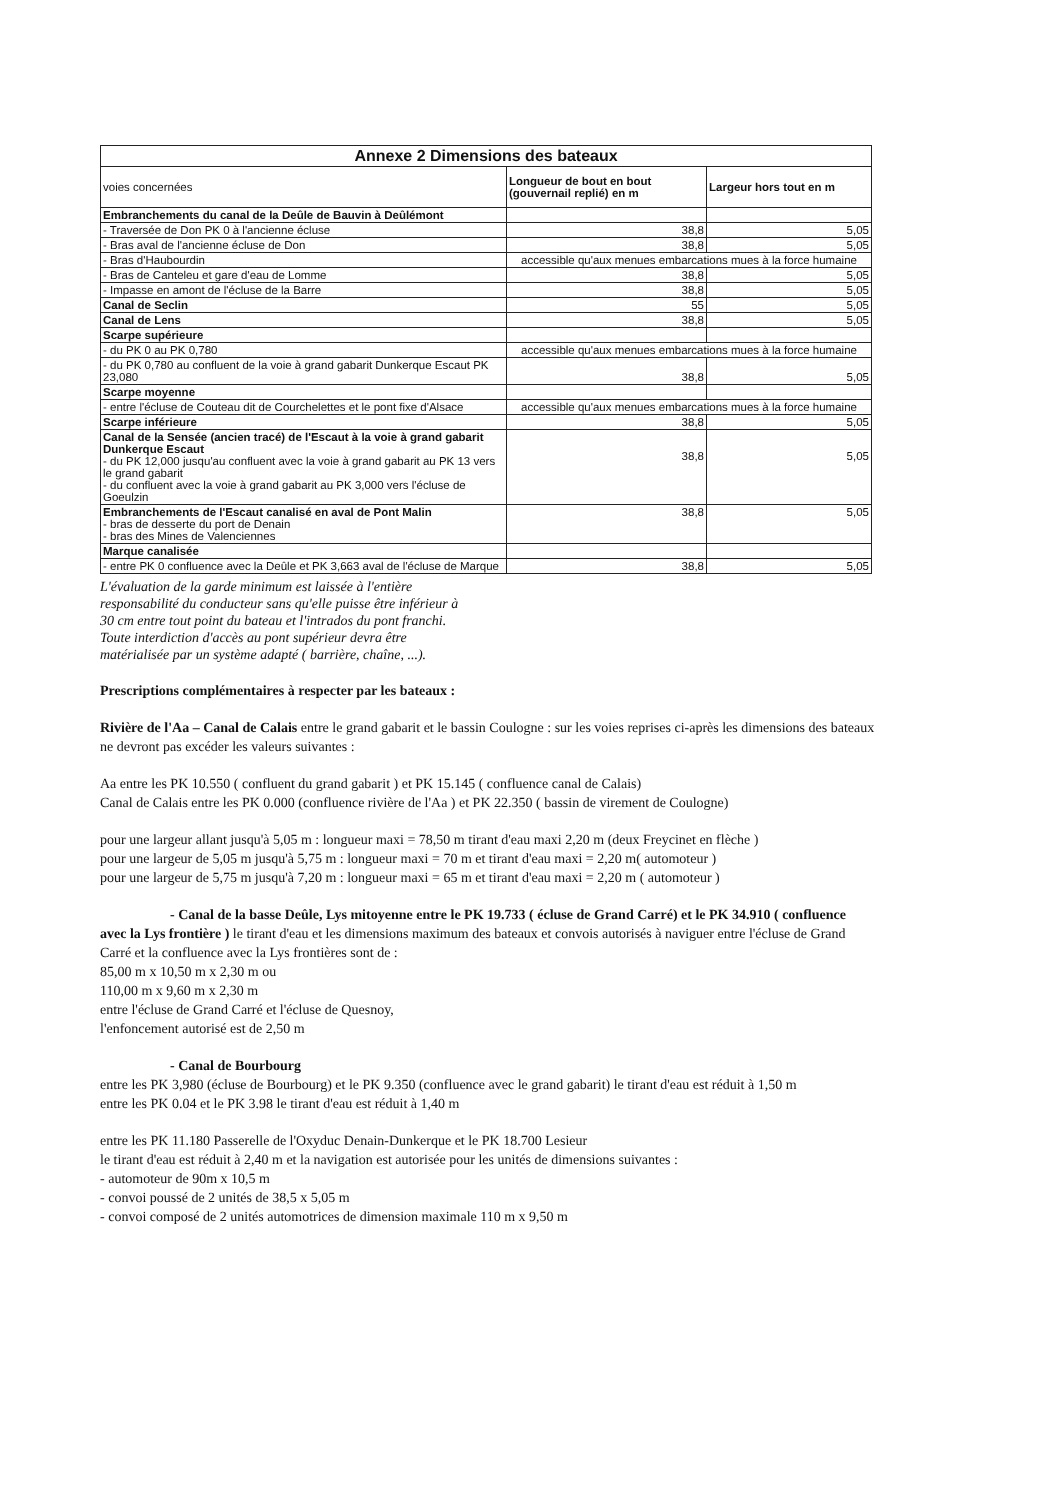| Annexe 2 Dimensions des bateaux | | |
| --- | --- | --- |
| voies concernées | Longueur de bout en bout (gouvernail replié) en m | Largeur hors tout en m |
| Embranchements du canal de la Deûle de Bauvin à Deûlémont | | |
| - Traversée de Don PK 0 à l'ancienne écluse | 38,8 | 5,05 |
| - Bras aval de l'ancienne écluse de Don | 38,8 | 5,05 |
| - Bras d'Haubourdin | accessible qu'aux menues embarcations mues à la force humaine | |
| - Bras de Canteleu et gare d'eau de Lomme | 38,8 | 5,05 |
| - Impasse en amont de l'écluse de la Barre | 38,8 | 5,05 |
| Canal de Seclin | 55 | 5,05 |
| Canal de Lens | 38,8 | 5,05 |
| Scarpe supérieure | | |
| - du PK 0 au PK 0,780 | accessible qu'aux menues embarcations mues à la force humaine | |
| - du PK 0,780 au confluent de la voie à grand gabarit Dunkerque Escaut PK 23,080 | 38,8 | 5,05 |
| Scarpe moyenne | | |
| - entre l'écluse de Couteau dit de Courchelettes et le pont fixe d'Alsace | accessible qu'aux menues embarcations mues à la force humaine | |
| Scarpe inférieure | 38,8 | 5,05 |
| Canal de la Sensée (ancien tracé) de l'Escaut à la voie à grand gabarit Dunkerque Escaut - du PK 12,000 jusqu'au confluent avec la voie à grand gabarit au PK 13 vers le grand gabarit - du confluent avec la voie à grand gabarit au PK 3,000 vers l'écluse de Goeulzin | 38,8 | 5,05 |
| Embranchements de l'Escaut canalisé en aval de Pont Malin - bras de desserte du port de Denain - bras des Mines de Valenciennes | 38,8 | 5,05 |
| Marque canalisée | | |
| - entre PK 0 confluence avec la Deûle et PK 3,663 aval de l'écluse de Marque | 38,8 | 5,05 |
L'évaluation de la garde minimum est laissée à l'entière
responsabilité du conducteur sans qu'elle puisse être inférieur à
30 cm entre tout point du bateau et l'intrados du pont franchi.
Toute interdiction d'accès au pont supérieur devra être
matérialisée par un système adapté ( barrière, chaîne, ...).
Prescriptions complémentaires à respecter par les bateaux :
Rivière de l'Aa – Canal de Calais entre le grand gabarit et le bassin Coulogne : sur les voies reprises ci-après les dimensions des bateaux ne devront pas excéder les valeurs suivantes :
Aa entre les PK 10.550 ( confluent du grand gabarit ) et PK 15.145 ( confluence canal de Calais)
Canal de Calais entre les PK 0.000 (confluence rivière de l'Aa ) et PK 22.350 ( bassin de virement de Coulogne)
pour une largeur allant jusqu'à 5,05 m : longueur maxi = 78,50 m tirant d'eau maxi 2,20 m (deux Freycinet en flèche )
pour une largeur de 5,05 m jusqu'à 5,75 m : longueur maxi = 70 m et tirant d'eau maxi = 2,20 m( automoteur )
pour une largeur de 5,75 m jusqu'à 7,20 m : longueur maxi = 65 m et tirant d'eau maxi = 2,20 m ( automoteur )
- Canal de la basse Deûle, Lys mitoyenne entre le PK 19.733 ( écluse de Grand Carré) et le PK 34.910 ( confluence avec la Lys frontière ) le tirant d'eau et les dimensions maximum des bateaux et convois autorisés à naviguer entre l'écluse de Grand Carré et la confluence avec la Lys frontières sont de :
85,00 m x 10,50 m x 2,30 m ou
110,00 m x 9,60 m x 2,30 m
entre l'écluse de Grand Carré et l'écluse de Quesnoy,
l'enfoncement autorisé est de 2,50 m
- Canal de Bourbourg
entre les PK 3,980 (écluse de Bourbourg) et le PK 9.350 (confluence avec le grand gabarit) le tirant d'eau est réduit à 1,50 m
entre les PK 0.04 et le PK 3.98 le tirant d'eau est réduit à 1,40 m
entre les PK 11.180 Passerelle de l'Oxyduc Denain-Dunkerque et le PK 18.700 Lesieur
le tirant d'eau est réduit à 2,40 m et la navigation est autorisée pour les unités de dimensions suivantes :
- automoteur de 90m x 10,5 m
- convoi poussé de 2 unités de 38,5 x 5,05 m
- convoi composé de 2 unités automotrices de dimension maximale 110 m x 9,50 m